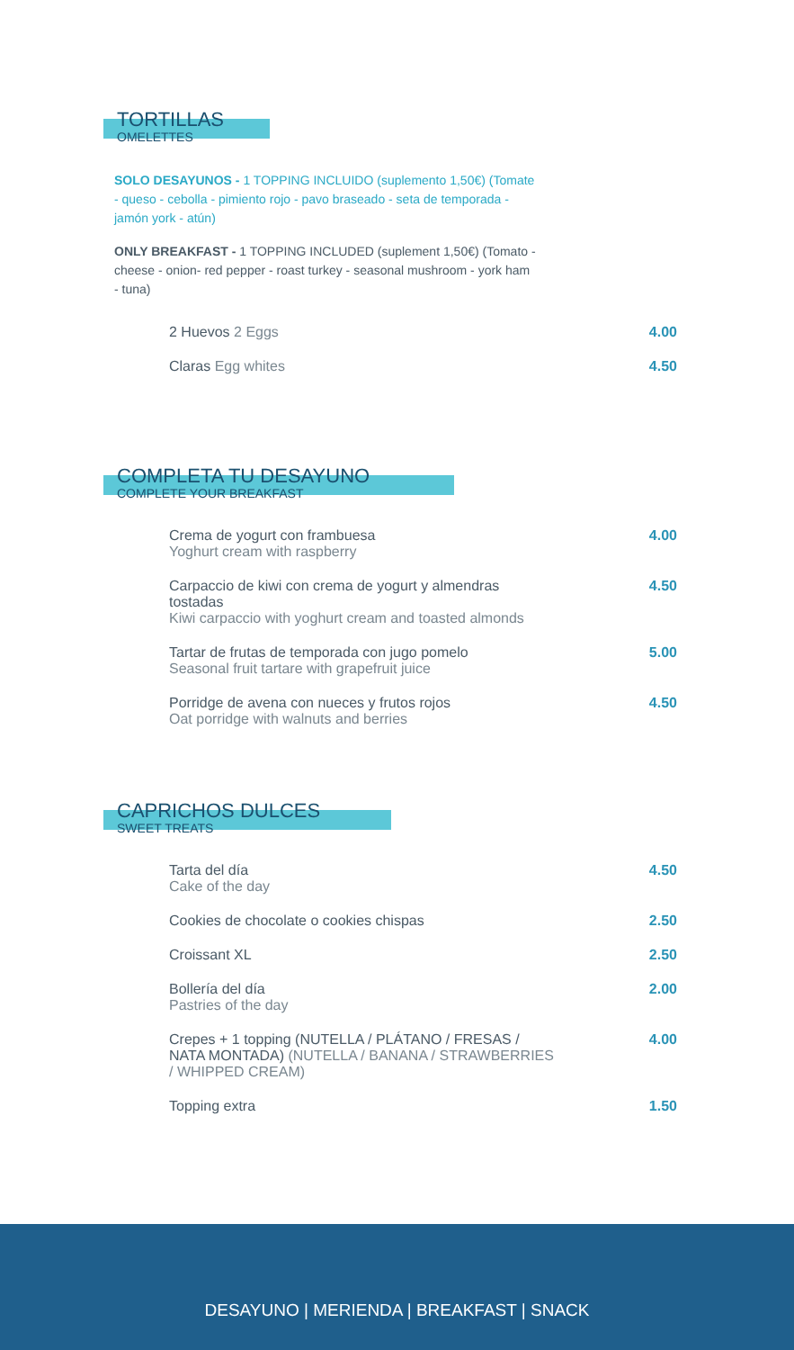TORTILLAS
OMELETTES
SOLO DESAYUNOS - 1 TOPPING INCLUIDO (suplemento 1,50€) (Tomate - queso - cebolla - pimiento rojo - pavo braseado - seta de temporada - jamón york - atún)
ONLY BREAKFAST - 1 TOPPING INCLUDED (suplement 1,50€) (Tomato - cheese - onion- red pepper - roast turkey - seasonal mushroom - york ham - tuna)
2 Huevos 2 Eggs 4.00
Claras Egg whites 4.50
COMPLETA TU DESAYUNO
COMPLETE YOUR BREAKFAST
Crema de yogurt con frambuesa
Yoghurt cream with raspberry
4.00
Carpaccio de kiwi con crema de yogurt y almendras tostadas
Kiwi carpaccio with yoghurt cream and toasted almonds
4.50
Tartar de frutas de temporada con jugo pomelo
Seasonal fruit tartare with grapefruit juice
5.00
Porridge de avena con nueces y frutos rojos
Oat porridge with walnuts and berries
4.50
CAPRICHOS DULCES
SWEET TREATS
Tarta del día
Cake of the day
4.50
Cookies de chocolate o cookies chispas 2.50
Croissant XL 2.50
Bollería del día
Pastries of the day
2.00
Crepes + 1 topping (NUTELLA / PLÁTANO / FRESAS / NATA MONTADA) (NUTELLA / BANANA / STRAWBERRIES / WHIPPED CREAM)
4.00
Topping extra 1.50
DESAYUNO | MERIENDA | BREAKFAST | SNACK